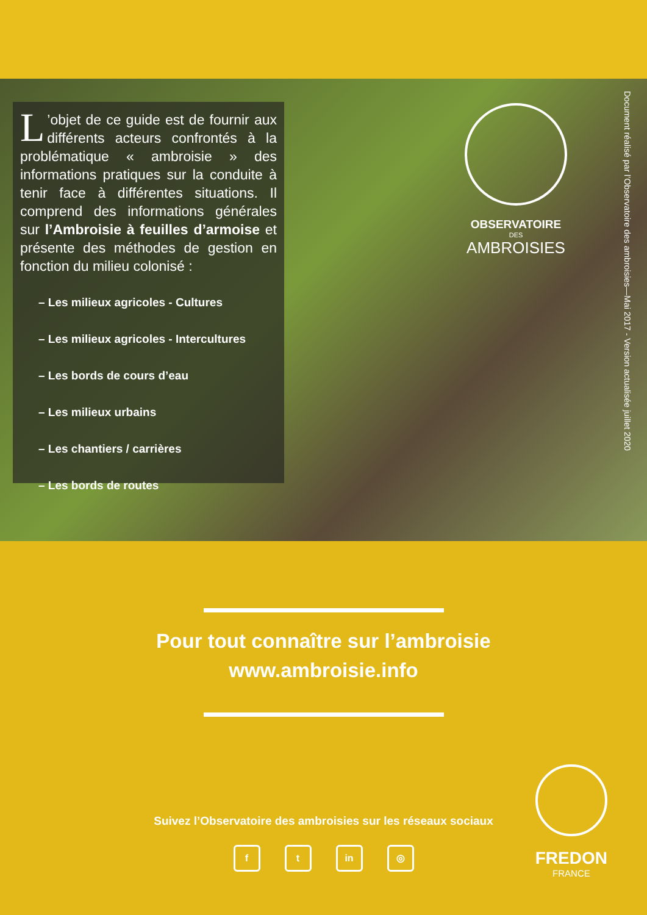L’objet de ce guide est de fournir aux différents acteurs confrontés à la problématique « ambroisie » des informations pratiques sur la conduite à tenir face à différentes situations. Il comprend des informations générales sur l’Ambroisie à feuilles d’armoise et présente des méthodes de gestion en fonction du milieu colonisé :
– Les milieux agricoles - Cultures
– Les milieux agricoles - Intercultures
– Les bords de cours d’eau
– Les milieux urbains
– Les chantiers / carrières
– Les bords de routes
OBSERVATOIRE
DES
AMBROISIES
Document réalisé par l’Observatoire des ambroisies—Mai 2017 - Version actualisée juillet 2020
Pour tout connaître sur l’ambroisie
www.ambroisie.info
Suivez l’Observatoire des ambroisies sur les réseaux sociaux
f t in ◎
FREDON
FRANCE